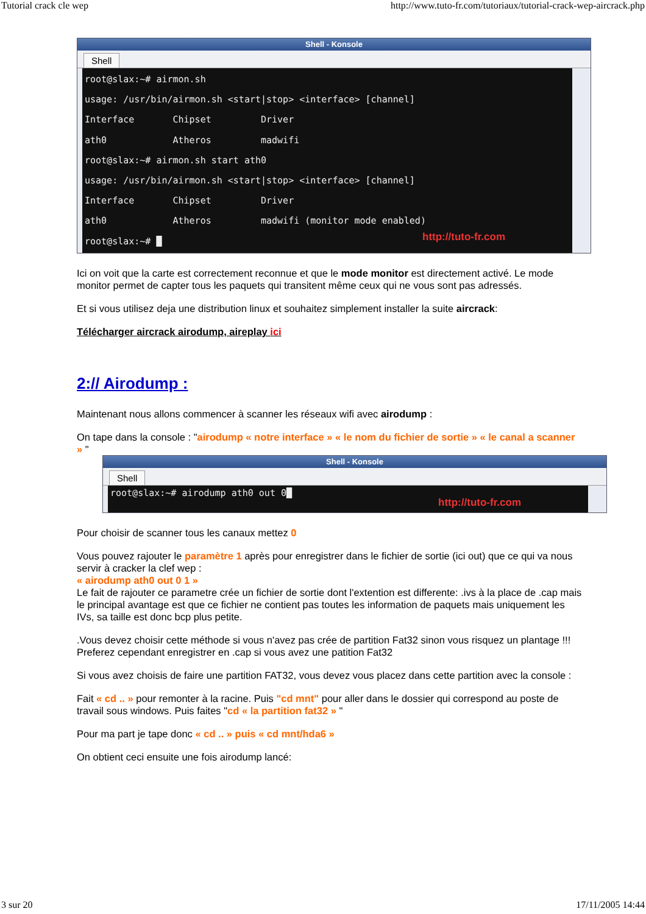Tutorial crack cle wep http://www.tuto-fr.com/tutoriaux/tutorial-crack-wep-aircrack.php
Shell - Konsole
Shell
root@slax:~# airmon.sh usage: /usr/bin/airmon.sh <start|stop> <interface> [channel] Interface Chipset Driver ath0 Atheros madwifi root@slax:~# airmon.sh start ath0 usage: /usr/bin/airmon.sh <start|stop> <interface> [channel] Interface Chipset Driver ath0 Atheros madwifi (monitor mode enabled) root@slax:~# █
http://tuto-fr.com
Ici on voit que la carte est correctement reconnue et que le mode monitor est directement activé. Le mode monitor permet de capter tous les paquets qui transitent même ceux qui ne vous sont pas adressés.
Et si vous utilisez deja une distribution linux et souhaitez simplement installer la suite aircrack:
Télécharger aircrack airodump, aireplay ici
2:// Airodump :
Maintenant nous allons commencer à scanner les réseaux wifi avec airodump :
On tape dans la console : "airodump « notre interface » « le nom du fichier de sortie » « le canal a scanner » "
Shell - Konsole
Shell
root@slax:~# airodump ath0 out 0█
http://tuto-fr.com
Pour choisir de scanner tous les canaux mettez 0
Vous pouvez rajouter le paramètre 1 après pour enregistrer dans le fichier de sortie (ici out) que ce qui va nous servir à cracker la clef wep :
« airodump ath0 out 0 1 »
Le fait de rajouter ce parametre crée un fichier de sortie dont l'extention est differente: .ivs à la place de .cap mais le principal avantage est que ce fichier ne contient pas toutes les information de paquets mais uniquement les IVs, sa taille est donc bcp plus petite.
.Vous devez choisir cette méthode si vous n'avez pas crée de partition Fat32 sinon vous risquez un plantage !!!
Preferez cependant enregistrer en .cap si vous avez une patition Fat32
Si vous avez choisis de faire une partition FAT32, vous devez vous placez dans cette partition avec la console :
Fait « cd .. » pour remonter à la racine. Puis "cd mnt" pour aller dans le dossier qui correspond au poste de travail sous windows. Puis faites "cd « la partition fat32 » "
Pour ma part je tape donc « cd .. » puis « cd mnt/hda6 »
On obtient ceci ensuite une fois airodump lancé:
3 sur 20 17/11/2005 14:44